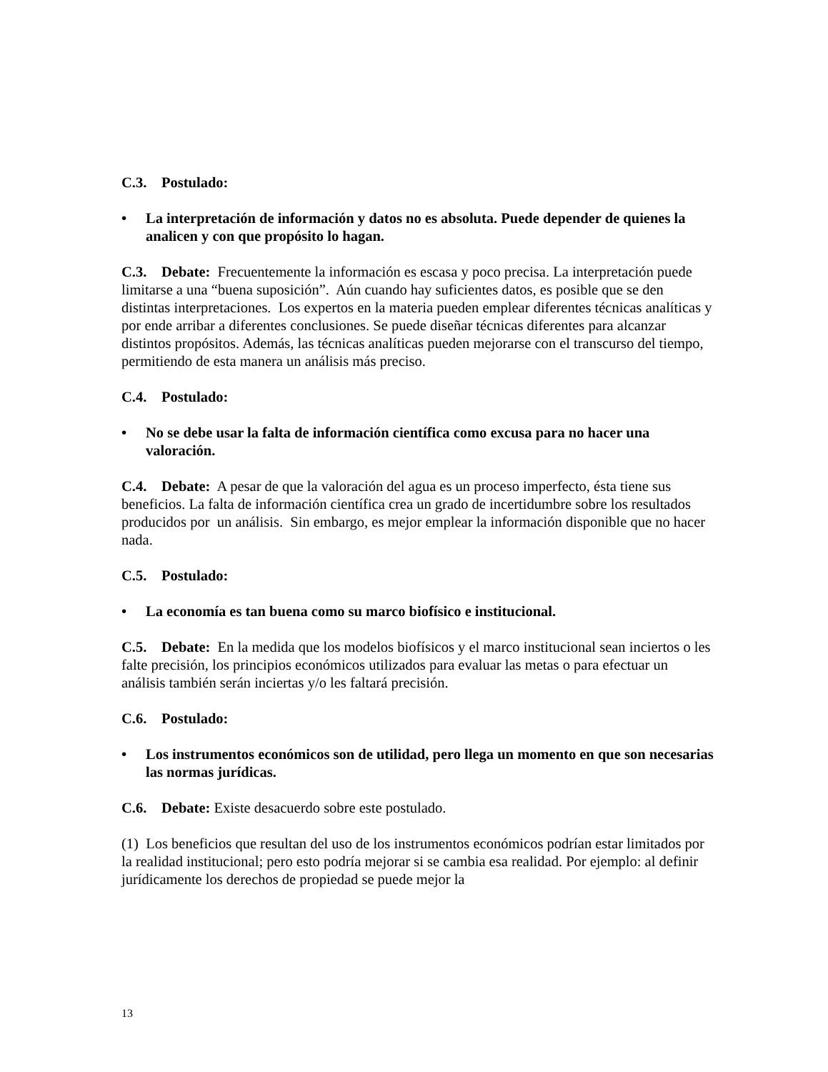C.3. Postulado:
• La interpretación de información y datos no es absoluta. Puede depender de quienes la analicen y con que propósito lo hagan.
C.3. Debate: Frecuentemente la información es escasa y poco precisa. La interpretación puede limitarse a una “buena suposición”. Aún cuando hay suficientes datos, es posible que se den distintas interpretaciones. Los expertos en la materia pueden emplear diferentes técnicas analíticas y por ende arribar a diferentes conclusiones. Se puede diseñar técnicas diferentes para alcanzar distintos propósitos. Además, las técnicas analíticas pueden mejorarse con el transcurso del tiempo, permitiendo de esta manera un análisis más preciso.
C.4. Postulado:
• No se debe usar la falta de información científica como excusa para no hacer una valoración.
C.4. Debate: A pesar de que la valoración del agua es un proceso imperfecto, ésta tiene sus beneficios. La falta de información científica crea un grado de incertidumbre sobre los resultados producidos por un análisis. Sin embargo, es mejor emplear la información disponible que no hacer nada.
C.5. Postulado:
• La economía es tan buena como su marco biofísico e institucional.
C.5. Debate: En la medida que los modelos biofísicos y el marco institucional sean inciertos o les falte precisión, los principios económicos utilizados para evaluar las metas o para efectuar un análisis también serán inciertas y/o les faltará precisión.
C.6. Postulado:
• Los instrumentos económicos son de utilidad, pero llega un momento en que son necesarias las normas jurídicas.
C.6. Debate: Existe desacuerdo sobre este postulado.
(1) Los beneficios que resultan del uso de los instrumentos económicos podrían estar limitados por la realidad institucional; pero esto podría mejorar si se cambia esa realidad. Por ejemplo: al definir jurídicamente los derechos de propiedad se puede mejor la
13